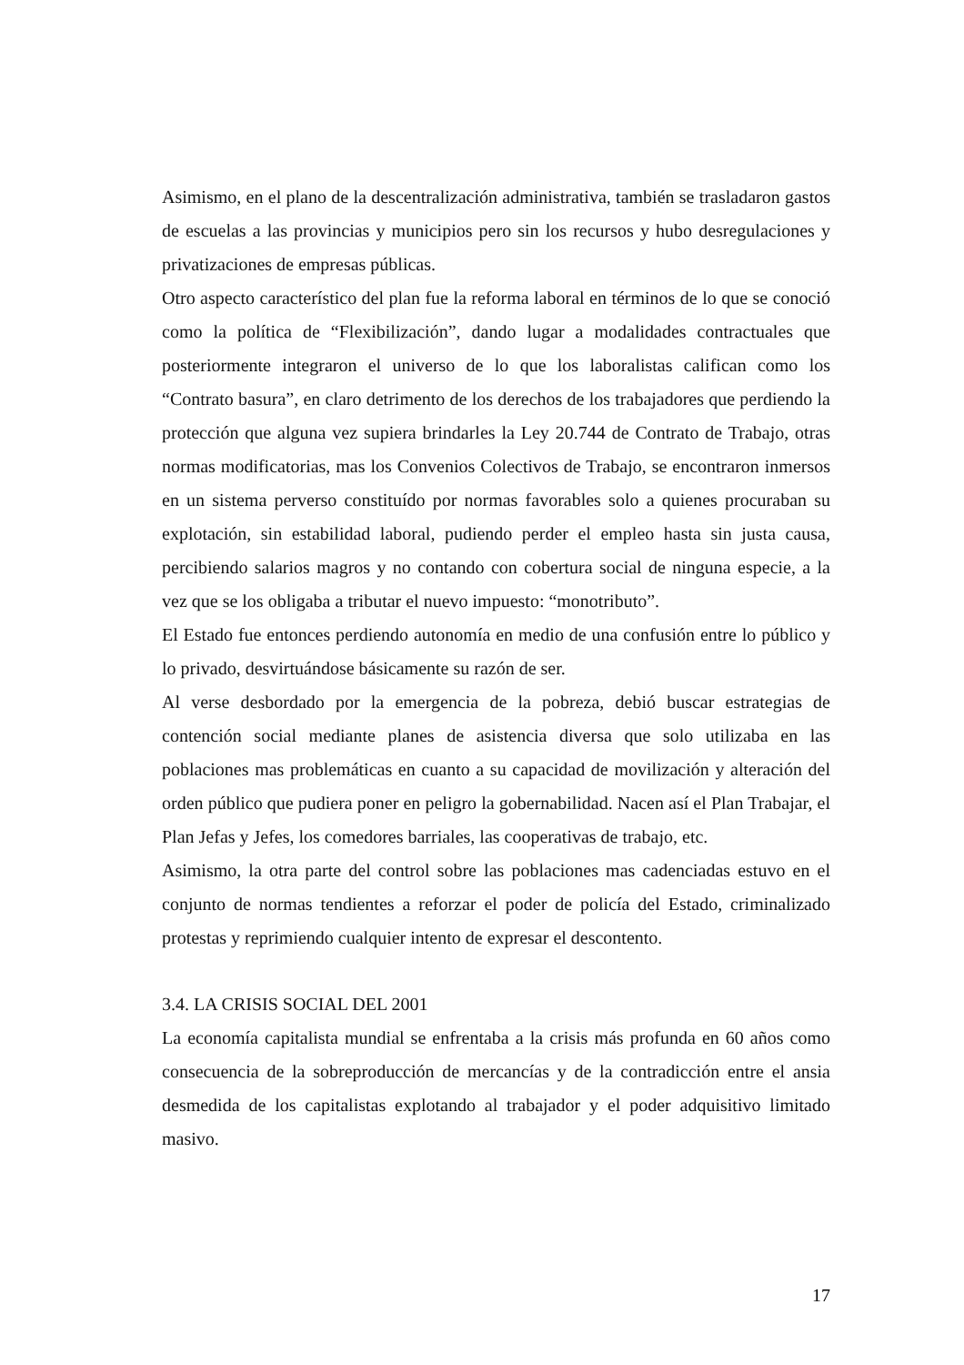Asimismo, en el plano de la descentralización administrativa, también se trasladaron gastos de escuelas a las provincias y municipios pero sin los recursos y hubo desregulaciones y privatizaciones de empresas públicas.
Otro aspecto característico del plan fue la reforma laboral en términos de lo que se conoció como la política de “Flexibilización”, dando lugar a modalidades contractuales que posteriormente integraron el universo de lo que los laboralistas califican como los “Contrato basura”, en claro detrimento de los derechos de los trabajadores que perdiendo la protección que alguna vez supiera brindarles la Ley 20.744 de Contrato de Trabajo, otras normas modificatorias, mas los Convenios Colectivos de Trabajo, se encontraron inmersos en un sistema perverso constituído por normas favorables solo a quienes procuraban su explotación, sin estabilidad laboral, pudiendo perder el empleo hasta sin justa causa, percibiendo salarios magros y no contando con cobertura social de ninguna especie, a la vez que se los obligaba a tributar el nuevo impuesto: “monotributo”.
El Estado fue entonces perdiendo autonomía en medio de una confusión entre lo público y lo privado, desvirtuándose básicamente su razón de ser.
Al verse desbordado por la emergencia de la pobreza, debió buscar estrategias de contención social mediante planes de asistencia diversa que solo utilizaba en las poblaciones mas problemáticas en cuanto a su capacidad de movilización y alteración del orden público que pudiera poner en peligro la gobernabilidad. Nacen así el Plan Trabajar, el Plan Jefas y Jefes, los comedores barriales, las cooperativas de trabajo, etc.
Asimismo, la otra parte del control sobre las poblaciones mas cadenciadas estuvo en el conjunto de normas tendientes a reforzar el poder de policía del Estado, criminalizado protestas y reprimiendo cualquier intento de expresar el descontento.
3.4. LA CRISIS SOCIAL DEL 2001
La economía capitalista mundial se enfrentaba a la crisis más profunda en 60 años como consecuencia de la sobreproducción de mercancías y de la contradicción entre el ansia desmedida de los capitalistas explotando al trabajador y el poder adquisitivo limitado masivo.
17